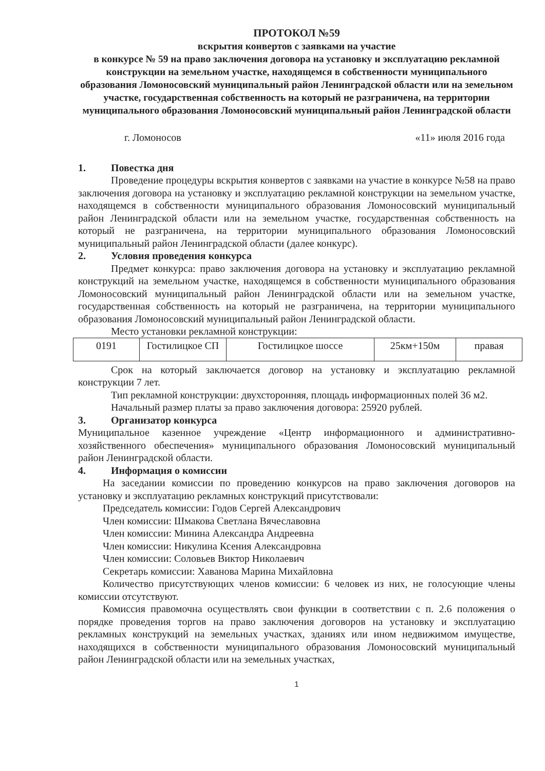ПРОТОКОЛ №59
вскрытия конвертов с заявками на участие
в конкурсе № 59 на право заключения договора на установку и эксплуатацию рекламной конструкции на земельном участке, находящемся в собственности муниципального образования Ломоносовский муниципальный район Ленинградской области или на земельном участке, государственная собственность на который не разграничена, на территории муниципального образования Ломоносовский муниципальный район Ленинградской области
г. Ломоносов «11» июля 2016 года
1. Повестка дня
Проведение процедуры вскрытия конвертов с заявками на участие в конкурсе №58 на право заключения договора на установку и эксплуатацию рекламной конструкции на земельном участке, находящемся в собственности муниципального образования Ломоносовский муниципальный район Ленинградской области или на земельном участке, государственная собственность на который не разграничена, на территории муниципального образования Ломоносовский муниципальный район Ленинградской области (далее конкурс).
2. Условия проведения конкурса
Предмет конкурса: право заключения договора на установку и эксплуатацию рекламной конструкций на земельном участке, находящемся в собственности муниципального образования Ломоносовский муниципальный район Ленинградской области или на земельном участке, государственная собственность на который не разграничена, на территории муниципального образования Ломоносовский муниципальный район Ленинградской области.
Место установки рекламной конструкции:
| 0191 | Гостилицкое СП | Гостилицкое шоссе | 25км+150м | правая |
Срок на который заключается договор на установку и эксплуатацию рекламной конструкции 7 лет.
Тип рекламной конструкции: двухсторонняя, площадь информационных полей 36 м2.
Начальный размер платы за право заключения договора: 25920 рублей.
3. Организатор конкурса
Муниципальное казенное учреждение «Центр информационного и административно-хозяйственного обеспечения» муниципального образования Ломоносовский муниципальный район Ленинградской области.
4. Информация о комиссии
На заседании комиссии по проведению конкурсов на право заключения договоров на установку и эксплуатацию рекламных конструкций присутствовали:
Председатель комиссии: Годов Сергей Александрович
Член комиссии: Шмакова Светлана Вячеславовна
Член комиссии: Минина Александра Андреевна
Член комиссии: Никулина Ксения Александровна
Член комиссии: Соловьев Виктор Николаевич
Секретарь комиссии: Хаванова Марина Михайловна
Количество присутствующих членов комиссии: 6 человек из них, не голосующие члены комиссии отсутствуют.
Комиссия правомочна осуществлять свои функции в соответствии с п. 2.6 положения о порядке проведения торгов на право заключения договоров на установку и эксплуатацию рекламных конструкций на земельных участках, зданиях или ином недвижимом имуществе, находящихся в собственности муниципального образования Ломоносовский муниципальный район Ленинградской области или на земельных участках,
1